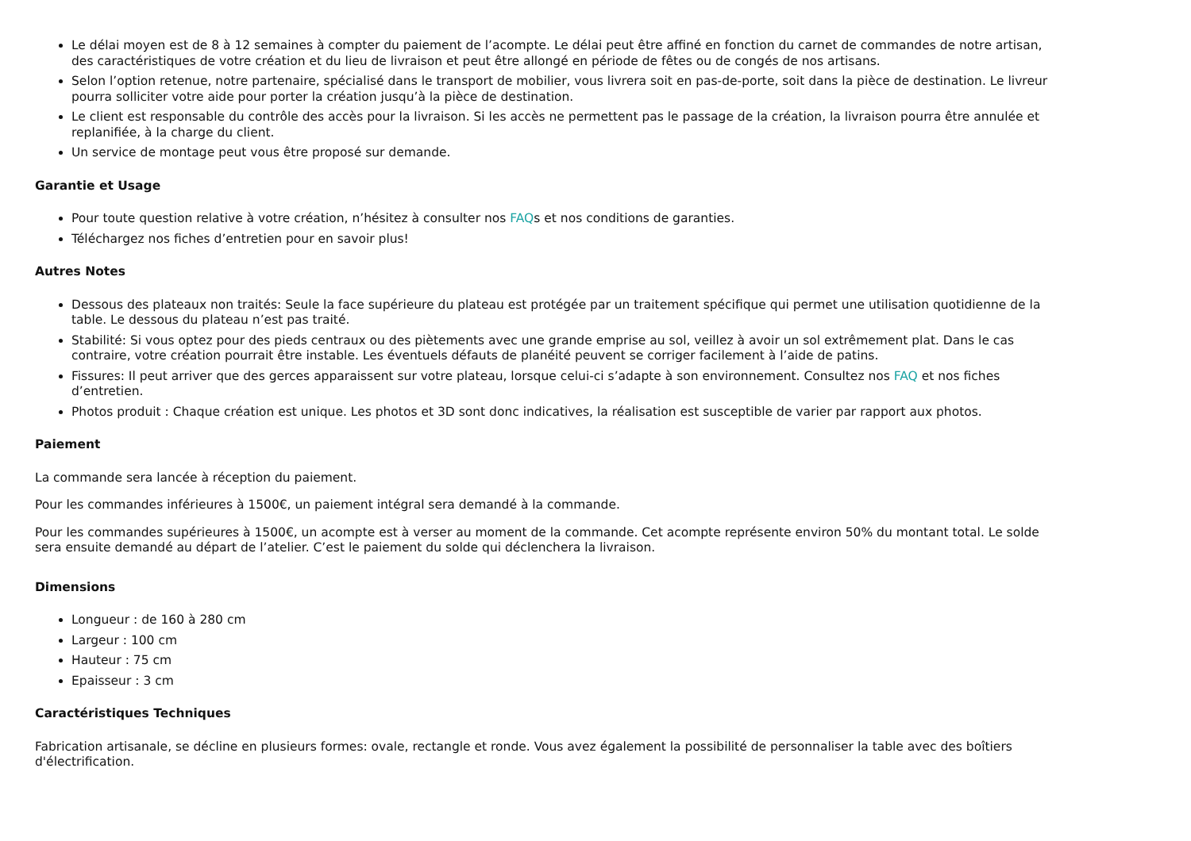Le délai moyen est de 8 à 12 semaines à compter du paiement de l’acompte. Le délai peut être affiné en fonction du carnet de commandes de notre artisan, des caractéristiques de votre création et du lieu de livraison et peut être allongé en période de fêtes ou de congés de nos artisans.
Selon l’option retenue, notre partenaire, spécialisé dans le transport de mobilier, vous livrera soit en pas-de-porte, soit dans la pièce de destination. Le livreur pourra solliciter votre aide pour porter la création jusqu’à la pièce de destination.
Le client est responsable du contrôle des accès pour la livraison. Si les accès ne permettent pas le passage de la création, la livraison pourra être annulée et replanifiée, à la charge du client.
Un service de montage peut vous être proposé sur demande.
Garantie et Usage
Pour toute question relative à votre création, n’hésitez à consulter nos FAQs et nos conditions de garanties.
Téléchargez nos fiches d’entretien pour en savoir plus!
Autres Notes
Dessous des plateaux non traités: Seule la face supérieure du plateau est protégée par un traitement spécifique qui permet une utilisation quotidienne de la table. Le dessous du plateau n’est pas traité.
Stabilité: Si vous optez pour des pieds centraux ou des piètements avec une grande emprise au sol, veillez à avoir un sol extrêmement plat. Dans le cas contraire, votre création pourrait être instable. Les éventuels défauts de planéité peuvent se corriger facilement à l’aide de patins.
Fissures: Il peut arriver que des gerces apparaissent sur votre plateau, lorsque celui-ci s’adapte à son environnement. Consultez nos FAQ et nos fiches d’entretien.
Photos produit : Chaque création est unique. Les photos et 3D sont donc indicatives, la réalisation est susceptible de varier par rapport aux photos.
Paiement
La commande sera lancée à réception du paiement.
Pour les commandes inférieures à 1500€, un paiement intégral sera demandé à la commande.
Pour les commandes supérieures à 1500€, un acompte est à verser au moment de la commande. Cet acompte représente environ 50% du montant total. Le solde sera ensuite demandé au départ de l’atelier. C’est le paiement du solde qui déclenchera la livraison.
Dimensions
Longueur : de 160 à 280 cm
Largeur : 100 cm
Hauteur : 75 cm
Epaisseur : 3 cm
Caractéristiques Techniques
Fabrication artisanale, se décline en plusieurs formes: ovale, rectangle et ronde. Vous avez également la possibilité de personnaliser la table avec des boîtiers d'électrification.